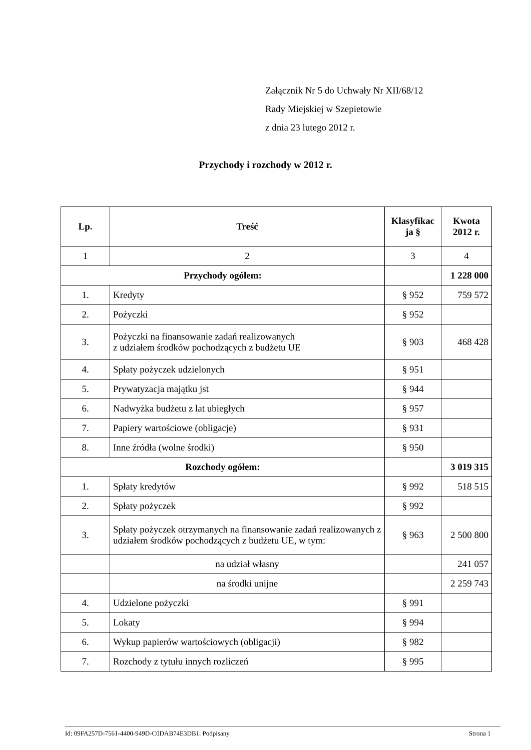Załącznik Nr 5 do Uchwały Nr XII/68/12
Rady Miejskiej w Szepietowie
z dnia 23 lutego 2012 r.
Przychody i rozchody w 2012 r.
| Lp. | Treść | Klasyfikac ja § | Kwota 2012 r. |
| --- | --- | --- | --- |
| 1 | 2 | 3 | 4 |
| Przychody ogółem: | | | 1 228 000 |
| 1. | Kredyty | § 952 | 759 572 |
| 2. | Pożyczki | § 952 | |
| 3. | Pożyczki na finansowanie zadań realizowanych z udziałem środków pochodzących z budżetu UE | § 903 | 468 428 |
| 4. | Spłaty pożyczek udzielonych | § 951 | |
| 5. | Prywatyzacja majątku jst | § 944 | |
| 6. | Nadwyżka budżetu z lat ubiegłych | § 957 | |
| 7. | Papiery wartościowe (obligacje) | § 931 | |
| 8. | Inne źródła (wolne środki) | § 950 | |
| Rozchody ogółem: | | | 3 019 315 |
| 1. | Spłaty kredytów | § 992 | 518 515 |
| 2. | Spłaty pożyczek | § 992 | |
| 3. | Spłaty pożyczek otrzymanych na finansowanie zadań realizowanych z udziałem środków pochodzących z budżetu UE, w tym: | § 963 | 2 500 800 |
| | na udział własny | | 241 057 |
| | na środki unijne | | 2 259 743 |
| 4. | Udzielone pożyczki | § 991 | |
| 5. | Lokaty | § 994 | |
| 6. | Wykup papierów wartościowych (obligacji) | § 982 | |
| 7. | Rozchody z tytułu innych rozliczeń | § 995 | |
Id: 09FA257D-7561-4400-949D-C0DAB74E3DB1. Podpisany Strona 1